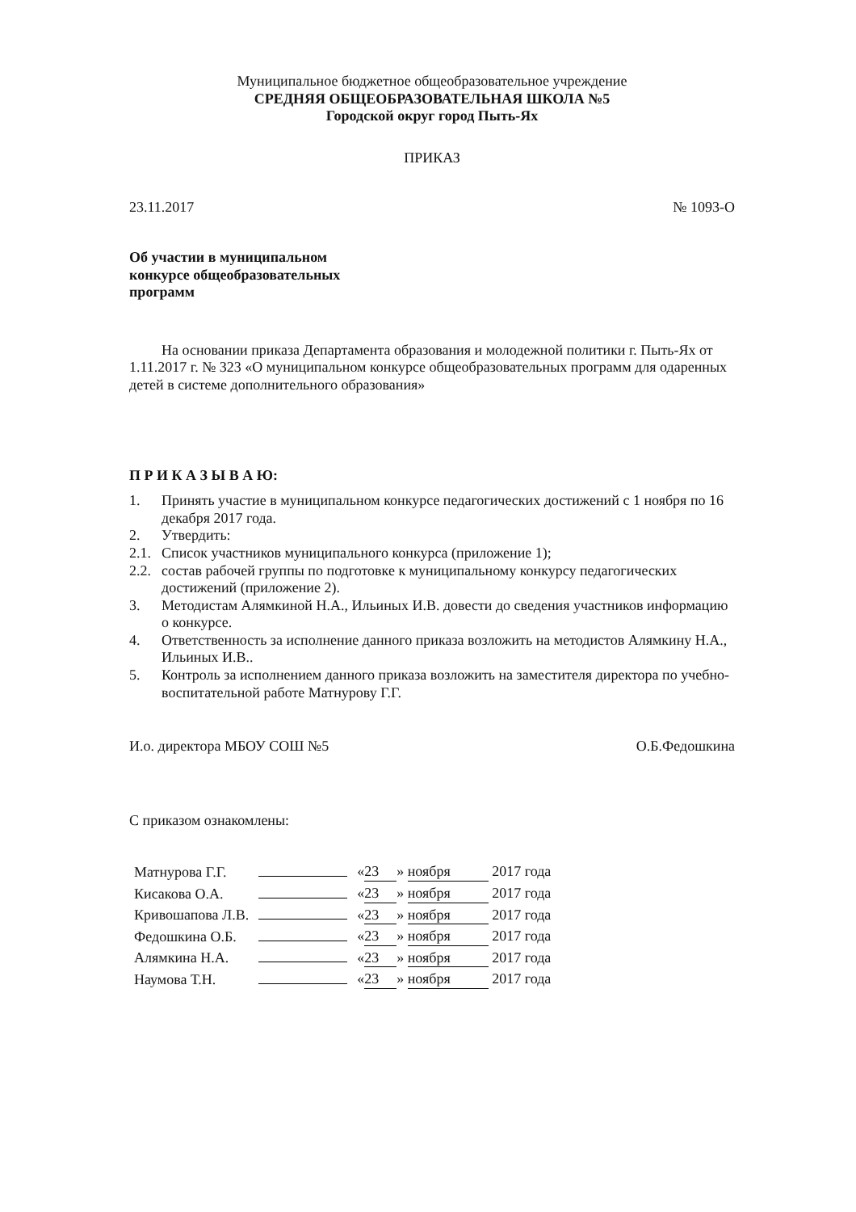Муниципальное бюджетное общеобразовательное учреждение
СРЕДНЯЯ ОБЩЕОБРАЗОВАТЕЛЬНАЯ ШКОЛА №5
Городской округ город Пыть-Ях
ПРИКАЗ
23.11.2017 № 1093-О
Об участии в муниципальном конкурсе общеобразовательных программ
На основании приказа Департамента образования и молодежной политики г. Пыть-Ях от 1.11.2017 г. № 323 «О муниципальном конкурсе общеобразовательных программ для одаренных детей в системе дополнительного образования»
П Р И К А З Ы В А Ю:
1. Принять участие в муниципальном конкурсе педагогических достижений с 1 ноября по 16 декабря 2017 года.
2. Утвердить:
2.1. Список участников муниципального конкурса (приложение 1);
2.2. состав рабочей группы по подготовке к муниципальному конкурсу педагогических достижений (приложение 2).
3. Методистам Алямкиной Н.А., Ильиных И.В. довести до сведения участников информацию о конкурсе.
4. Ответственность за исполнение данного приказа возложить на методистов Алямкину Н.А., Ильиных И.В..
5. Контроль за исполнением данного приказа возложить на заместителя директора по учебно-воспитательной работе Матнурову Г.Г.
И.о. директора МБОУ СОШ №5 О.Б.Федошкина
С приказом ознакомлены:
| Матнурова Г.Г. | | « 23 » ноября 2017 года |
| Кисакова О.А. | | « 23 » ноября 2017 года |
| Кривошапова Л.В. | | « 23 » ноября 2017 года |
| Федошкина О.Б. | | « 23 » ноября 2017 года |
| Алямкина Н.А. | | « 23 » ноября 2017 года |
| Наумова Т.Н. | | « 23 » ноября 2017 года |